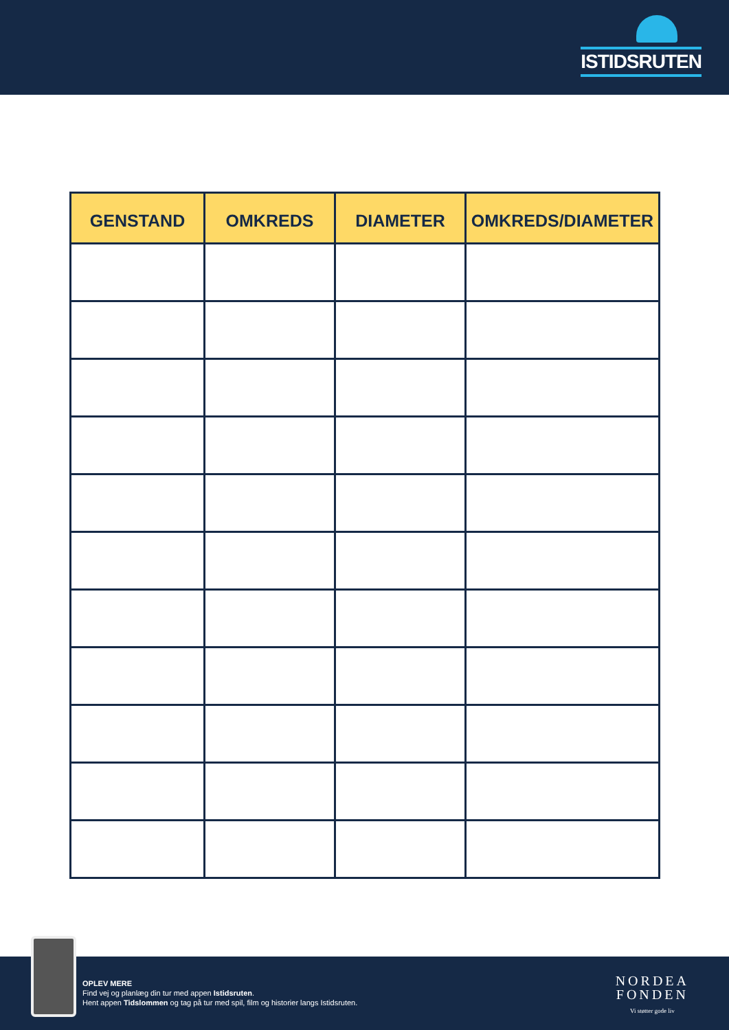ISTIDSRUTEN
| GENSTAND | OMKREDS | DIAMETER | OMKREDS/DIAMETER |
| --- | --- | --- | --- |
OPLEV MERE
Find vej og planlæg din tur med appen Istidsruten.
Hent appen Tidslommen og tag på tur med spil, film og historier langs Istidsruten.
NORDEA
FONDEN
Vi støtter gode liv